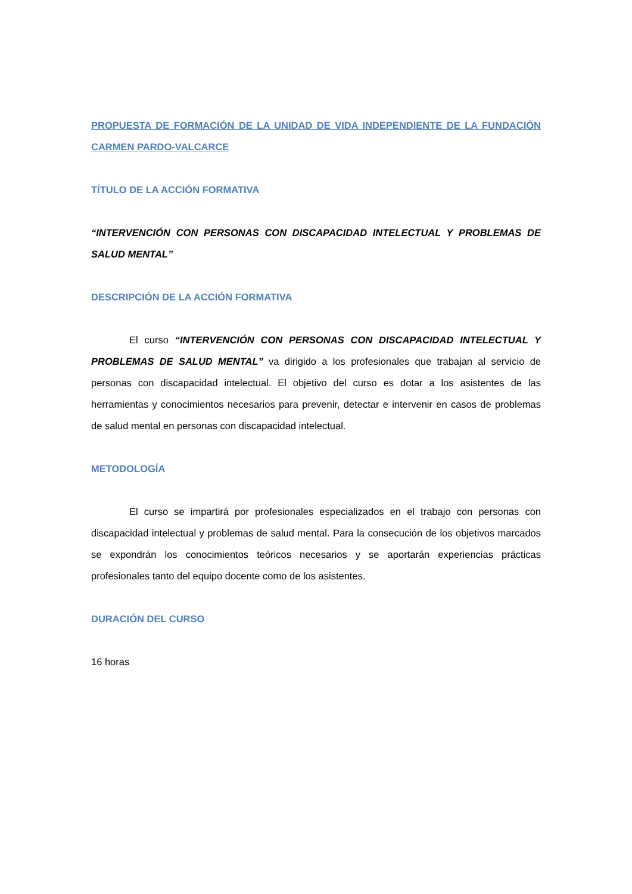PROPUESTA DE FORMACIÓN DE LA UNIDAD DE VIDA INDEPENDIENTE DE LA FUNDACIÓN CARMEN PARDO-VALCARCE
TÍTULO DE LA ACCIÓN FORMATIVA
“INTERVENCIÓN CON PERSONAS CON DISCAPACIDAD INTELECTUAL Y PROBLEMAS DE SALUD MENTAL”
DESCRIPCIÓN DE LA ACCIÓN FORMATIVA
El curso “INTERVENCIÓN CON PERSONAS CON DISCAPACIDAD INTELECTUAL Y PROBLEMAS DE SALUD MENTAL” va dirigido a los profesionales que trabajan al servicio de personas con discapacidad intelectual. El objetivo del curso es dotar a los asistentes de las herramientas y conocimientos necesarios para prevenir, detectar e intervenir en casos de problemas de salud mental en personas con discapacidad intelectual.
METODOLOGÍA
El curso se impartirá por profesionales especializados en el trabajo con personas con discapacidad intelectual y problemas de salud mental. Para la consecución de los objetivos marcados se expondrán los conocimientos teóricos necesarios y se aportarán experiencias prácticas profesionales tanto del equipo docente como de los asistentes.
DURACIÓN DEL CURSO
16 horas